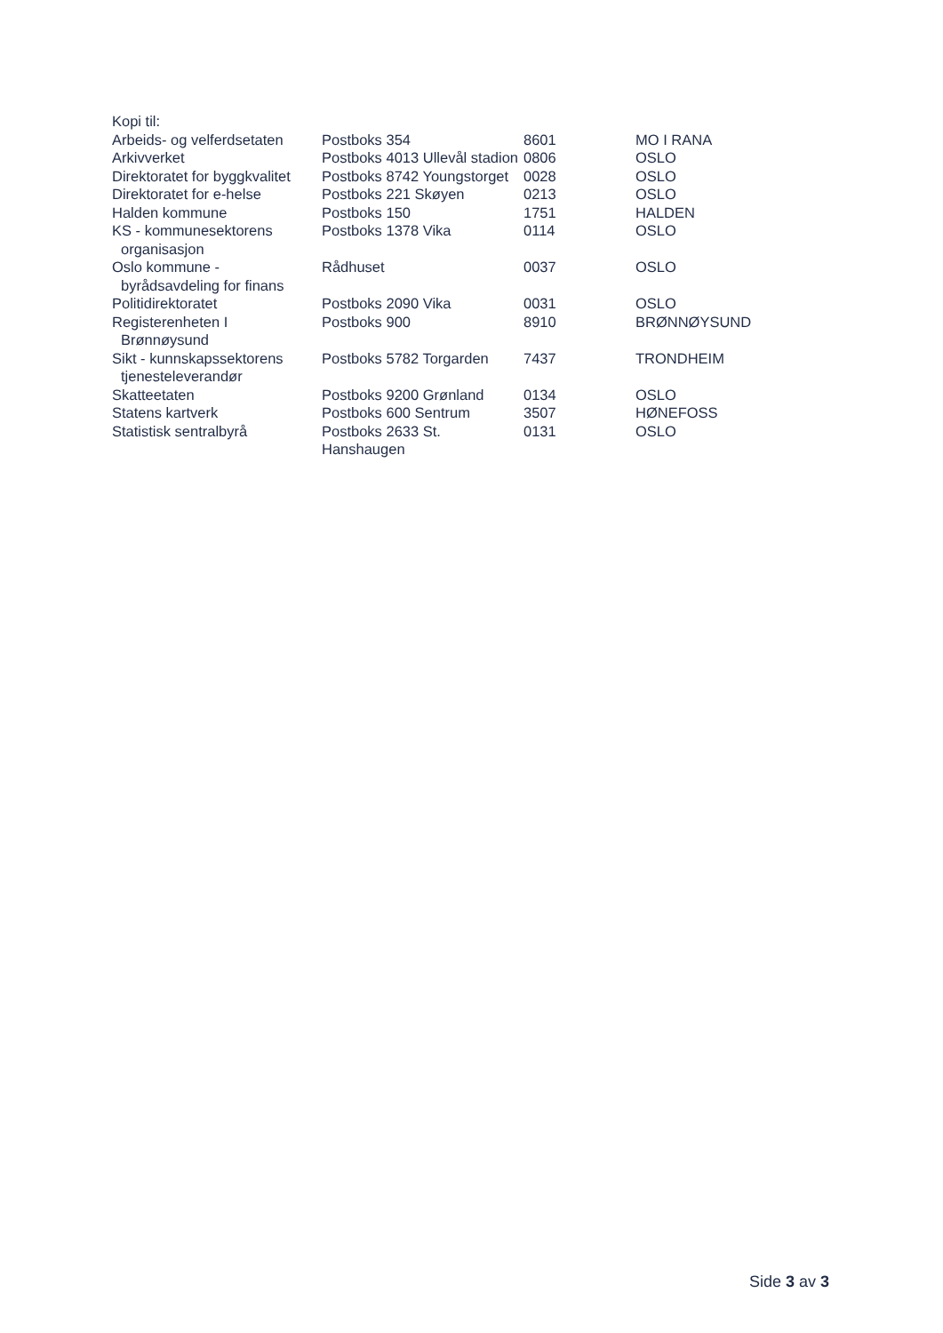Kopi til:
| Arbeids- og velferdsetaten | Postboks 354 | 8601 | MO I RANA |
| Arkivverket | Postboks 4013 Ullevål stadion | 0806 | OSLO |
| Direktoratet for byggkvalitet | Postboks 8742 Youngstorget | 0028 | OSLO |
| Direktoratet for e-helse | Postboks 221 Skøyen | 0213 | OSLO |
| Halden kommune | Postboks 150 | 1751 | HALDEN |
| KS - kommunesektorens organisasjon | Postboks 1378 Vika | 0114 | OSLO |
| Oslo kommune - byrådsavdeling for finans | Rådhuset | 0037 | OSLO |
| Politidirektoratet | Postboks 2090 Vika | 0031 | OSLO |
| Registerenheten I Brønnøysund | Postboks 900 | 8910 | BRØNNØYSUND |
| Sikt - kunnskapssektorens tjenesteleverandør | Postboks 5782 Torgarden | 7437 | TRONDHEIM |
| Skatteetaten | Postboks 9200 Grønland | 0134 | OSLO |
| Statens kartverk | Postboks 600 Sentrum | 3507 | HØNEFOSS |
| Statistisk sentralbyrå | Postboks 2633 St. Hanshaugen | 0131 | OSLO |
Side 3 av 3